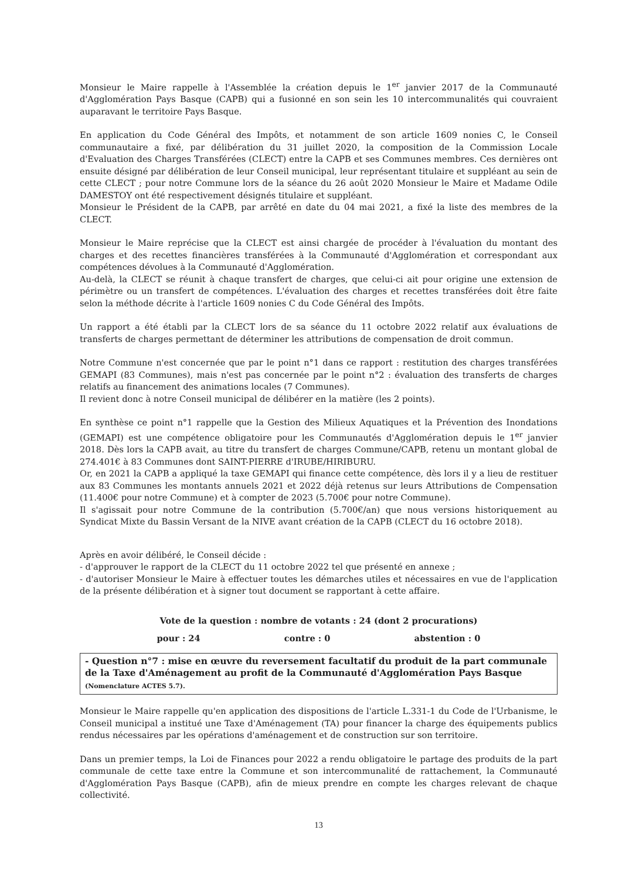Monsieur le Maire rappelle à l'Assemblée la création depuis le 1<sup>er</sup> janvier 2017 de la Communauté d'Agglomération Pays Basque (CAPB) qui a fusionné en son sein les 10 intercommunalités qui couvraient auparavant le territoire Pays Basque.
En application du Code Général des Impôts, et notamment de son article 1609 nonies C, le Conseil communautaire a fixé, par délibération du 31 juillet 2020, la composition de la Commission Locale d'Evaluation des Charges Transférées (CLECT) entre la CAPB et ses Communes membres. Ces dernières ont ensuite désigné par délibération de leur Conseil municipal, leur représentant titulaire et suppléant au sein de cette CLECT ; pour notre Commune lors de la séance du 26 août 2020 Monsieur le Maire et Madame Odile DAMESTOY ont été respectivement désignés titulaire et suppléant.
Monsieur le Président de la CAPB, par arrêté en date du 04 mai 2021, a fixé la liste des membres de la CLECT.
Monsieur le Maire reprécise que la CLECT est ainsi chargée de procéder à l'évaluation du montant des charges et des recettes financières transférées à la Communauté d'Agglomération et correspondant aux compétences dévolues à la Communauté d'Agglomération.
Au-delà, la CLECT se réunit à chaque transfert de charges, que celui-ci ait pour origine une extension de périmètre ou un transfert de compétences. L'évaluation des charges et recettes transférées doit être faite selon la méthode décrite à l'article 1609 nonies C du Code Général des Impôts.
Un rapport a été établi par la CLECT lors de sa séance du 11 octobre 2022 relatif aux évaluations de transferts de charges permettant de déterminer les attributions de compensation de droit commun.
Notre Commune n'est concernée que par le point n°1 dans ce rapport : restitution des charges transférées GEMAPI (83 Communes), mais n'est pas concernée par le point n°2 : évaluation des transferts de charges relatifs au financement des animations locales (7 Communes).
Il revient donc à notre Conseil municipal de délibérer en la matière (les 2 points).
En synthèse ce point n°1 rappelle que la Gestion des Milieux Aquatiques et la Prévention des Inondations (GEMAPI) est une compétence obligatoire pour les Communautés d'Agglomération depuis le 1<sup>er</sup> janvier 2018. Dès lors la CAPB avait, au titre du transfert de charges Commune/CAPB, retenu un montant global de 274.401€ à 83 Communes dont SAINT-PIERRE d'IRUBE/HIRIBURU.
Or, en 2021 la CAPB a appliqué la taxe GEMAPI qui finance cette compétence, dès lors il y a lieu de restituer aux 83 Communes les montants annuels 2021 et 2022 déjà retenus sur leurs Attributions de Compensation (11.400€ pour notre Commune) et à compter de 2023 (5.700€ pour notre Commune).
Il s'agissait pour notre Commune de la contribution (5.700€/an) que nous versions historiquement au Syndicat Mixte du Bassin Versant de la NIVE avant création de la CAPB (CLECT du 16 octobre 2018).
Après en avoir délibéré, le Conseil décide :
- d'approuver le rapport de la CLECT du 11 octobre 2022 tel que présenté en annexe ;
- d'autoriser Monsieur le Maire à effectuer toutes les démarches utiles et nécessaires en vue de l'application de la présente délibération et à signer tout document se rapportant à cette affaire.
Vote de la question : nombre de votants : 24 (dont 2 procurations)
pour : 24 contre : 0 abstention : 0
- Question n°7 : mise en œuvre du reversement facultatif du produit de la part communale de la Taxe d'Aménagement au profit de la Communauté d'Agglomération Pays Basque (Nomenclature ACTES 5.7).
Monsieur le Maire rappelle qu'en application des dispositions de l'article L.331-1 du Code de l'Urbanisme, le Conseil municipal a institué une Taxe d'Aménagement (TA) pour financer la charge des équipements publics rendus nécessaires par les opérations d'aménagement et de construction sur son territoire.
Dans un premier temps, la Loi de Finances pour 2022 a rendu obligatoire le partage des produits de la part communale de cette taxe entre la Commune et son intercommunalité de rattachement, la Communauté d'Agglomération Pays Basque (CAPB), afin de mieux prendre en compte les charges relevant de chaque collectivité.
13